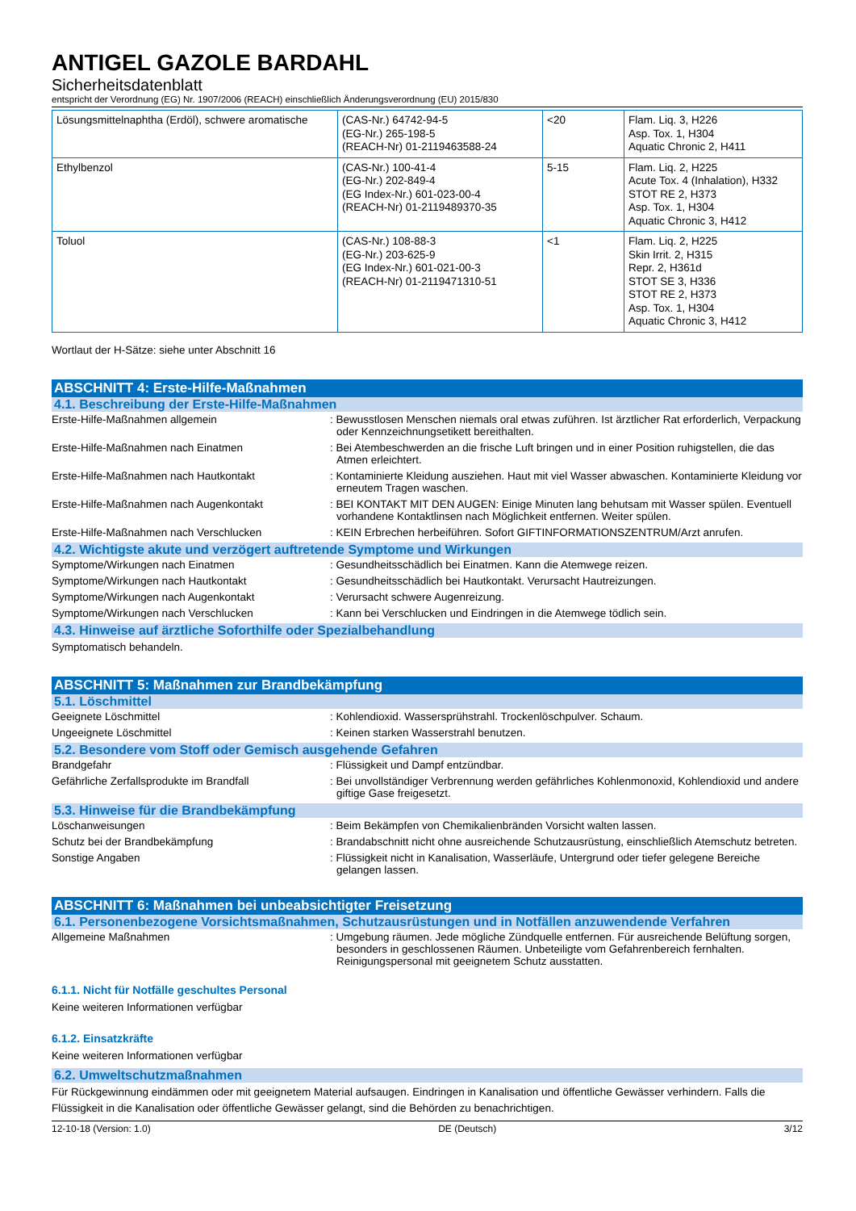ANTIGEL GAZOLE BARDAHL
Sicherheitsdatenblatt
entspricht der Verordnung (EG) Nr. 1907/2006 (REACH) einschließlich Änderungsverordnung (EU) 2015/830
| Lösungsmittelnaphtha (Erdöl), schwere aromatische | (CAS-Nr.) 64742-94-5 (EG-Nr.) 265-198-5 (REACH-Nr) 01-2119463588-24 | <20 | Flam. Liq. 3, H226 Asp. Tox. 1, H304 Aquatic Chronic 2, H411 |
| Ethylbenzol | (CAS-Nr.) 100-41-4 (EG-Nr.) 202-849-4 (EG Index-Nr.) 601-023-00-4 (REACH-Nr) 01-2119489370-35 | 5-15 | Flam. Liq. 2, H225 Acute Tox. 4 (Inhalation), H332 STOT RE 2, H373 Asp. Tox. 1, H304 Aquatic Chronic 3, H412 |
| Toluol | (CAS-Nr.) 108-88-3 (EG-Nr.) 203-625-9 (EG Index-Nr.) 601-021-00-3 (REACH-Nr) 01-2119471310-51 | <1 | Flam. Liq. 2, H225 Skin Irrit. 2, H315 Repr. 2, H361d STOT SE 3, H336 STOT RE 2, H373 Asp. Tox. 1, H304 Aquatic Chronic 3, H412 |
Wortlaut der H-Sätze: siehe unter Abschnitt 16
ABSCHNITT 4: Erste-Hilfe-Maßnahmen
4.1. Beschreibung der Erste-Hilfe-Maßnahmen
Erste-Hilfe-Maßnahmen allgemein : Bewusstlosen Menschen niemals oral etwas zuführen. Ist ärztlicher Rat erforderlich, Verpackung oder Kennzeichnungsetikett bereithalten.
Erste-Hilfe-Maßnahmen nach Einatmen : Bei Atembeschwerden an die frische Luft bringen und in einer Position ruhigstellen, die das Atmen erleichtert.
Erste-Hilfe-Maßnahmen nach Hautkontakt : Kontaminierte Kleidung ausziehen. Haut mit viel Wasser abwaschen. Kontaminierte Kleidung vor erneutem Tragen waschen.
Erste-Hilfe-Maßnahmen nach Augenkontakt : BEI KONTAKT MIT DEN AUGEN: Einige Minuten lang behutsam mit Wasser spülen. Eventuell vorhandene Kontaktlinsen nach Möglichkeit entfernen. Weiter spülen.
Erste-Hilfe-Maßnahmen nach Verschlucken : KEIN Erbrechen herbeiführen. Sofort GIFTINFORMATIONSZENTRUM/Arzt anrufen.
4.2. Wichtigste akute und verzögert auftretende Symptome und Wirkungen
Symptome/Wirkungen nach Einatmen : Gesundheitsschädlich bei Einatmen. Kann die Atemwege reizen.
Symptome/Wirkungen nach Hautkontakt : Gesundheitsschädlich bei Hautkontakt. Verursacht Hautreizungen.
Symptome/Wirkungen nach Augenkontakt : Verursacht schwere Augenreizung.
Symptome/Wirkungen nach Verschlucken : Kann bei Verschlucken und Eindringen in die Atemwege tödlich sein.
4.3. Hinweise auf ärztliche Soforthilfe oder Spezialbehandlung
Symptomatisch behandeln.
ABSCHNITT 5: Maßnahmen zur Brandbekämpfung
5.1. Löschmittel
Geeignete Löschmittel : Kohlendioxid. Wassersprühstrahl. Trockenlöschpulver. Schaum.
Ungeeignete Löschmittel : Keinen starken Wasserstrahl benutzen.
5.2. Besondere vom Stoff oder Gemisch ausgehende Gefahren
Brandgefahr : Flüssigkeit und Dampf entzündbar.
Gefährliche Zerfallsprodukte im Brandfall : Bei unvollständiger Verbrennung werden gefährliches Kohlenmonoxid, Kohlendioxid und andere giftige Gase freigesetzt.
5.3. Hinweise für die Brandbekämpfung
Löschanweisungen : Beim Bekämpfen von Chemikalienbränden Vorsicht walten lassen.
Schutz bei der Brandbekämpfung : Brandabschnitt nicht ohne ausreichende Schutzausrüstung, einschließlich Atemschutz betreten.
Sonstige Angaben : Flüssigkeit nicht in Kanalisation, Wasserläufe, Untergrund oder tiefer gelegene Bereiche gelangen lassen.
ABSCHNITT 6: Maßnahmen bei unbeabsichtigter Freisetzung
6.1. Personenbezogene Vorsichtsmaßnahmen, Schutzausrüstungen und in Notfällen anzuwendende Verfahren
Allgemeine Maßnahmen : Umgebung räumen. Jede mögliche Zündquelle entfernen. Für ausreichende Belüftung sorgen, besonders in geschlossenen Räumen. Unbeteiligte vom Gefahrenbereich fernhalten. Reinigungspersonal mit geeignetem Schutz ausstatten.
6.1.1. Nicht für Notfälle geschultes Personal
Keine weiteren Informationen verfügbar
6.1.2. Einsatzkräfte
Keine weiteren Informationen verfügbar
6.2. Umweltschutzmaßnahmen
Für Rückgewinnung eindämmen oder mit geeignetem Material aufsaugen. Eindringen in Kanalisation und öffentliche Gewässer verhindern. Falls die Flüssigkeit in die Kanalisation oder öffentliche Gewässer gelangt, sind die Behörden zu benachrichtigen.
12-10-18 (Version: 1.0) DE (Deutsch) 3/12